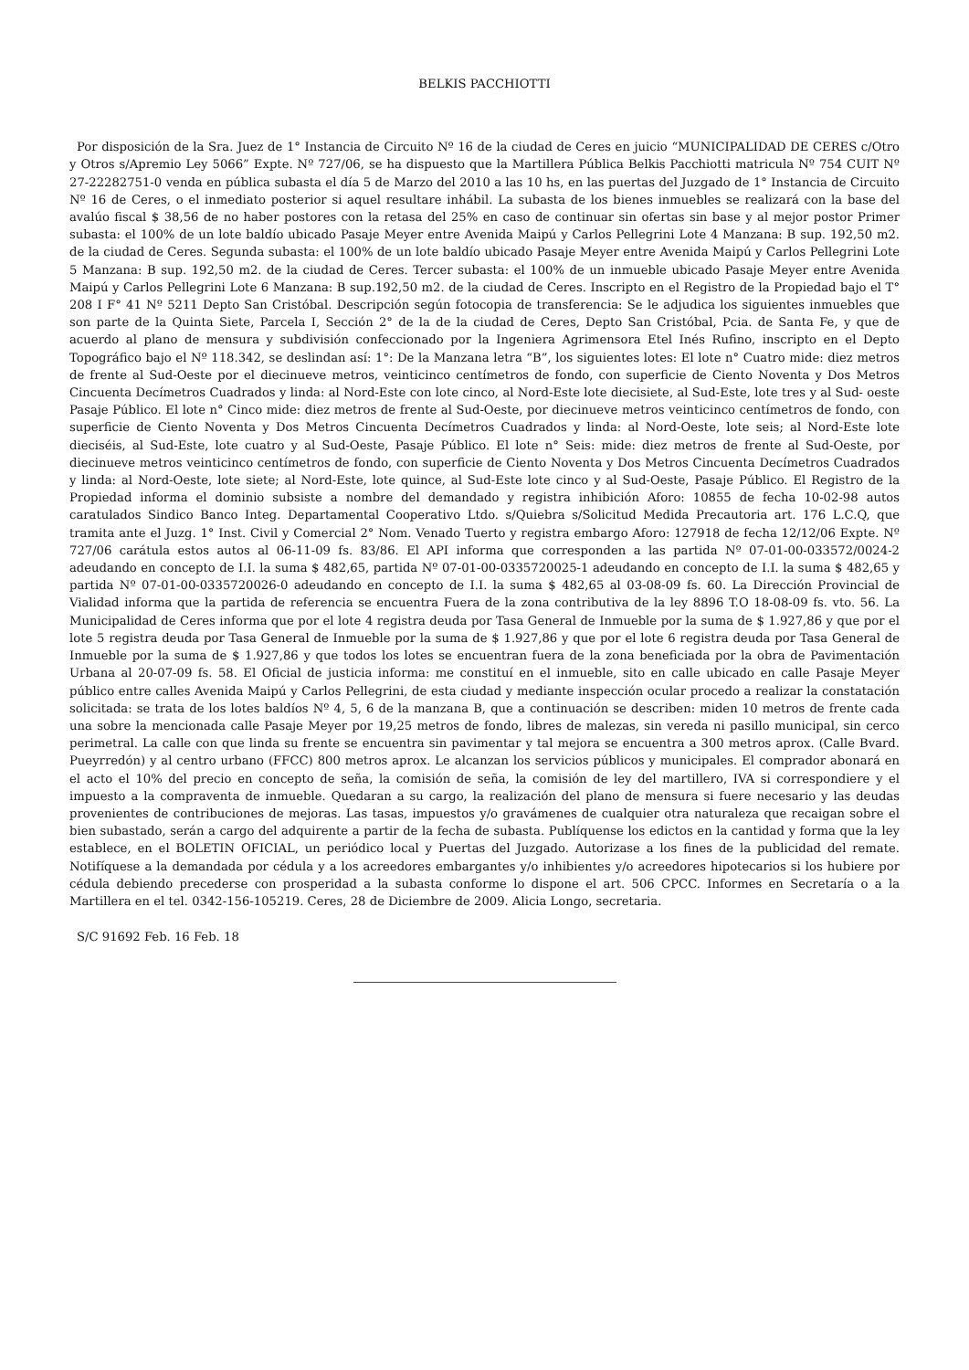BELKIS PACCHIOTTI
Por disposición de la Sra. Juez de 1° Instancia de Circuito Nº 16 de la ciudad de Ceres en juicio “MUNICIPALIDAD DE CERES c/Otro y Otros s/Apremio Ley 5066” Expte. Nº 727/06, se ha dispuesto que la Martillera Pública Belkis Pacchiotti matricula Nº 754 CUIT Nº 27-22282751-0 venda en pública subasta el día 5 de Marzo del 2010 a las 10 hs, en las puertas del Juzgado de 1° Instancia de Circuito Nº 16 de Ceres, o el inmediato posterior si aquel resultare inhábil. La subasta de los bienes inmuebles se realizará con la base del avalúo fiscal $ 38,56 de no haber postores con la retasa del 25% en caso de continuar sin ofertas sin base y al mejor postor Primer subasta: el 100% de un lote baldío ubicado Pasaje Meyer entre Avenida Maipú y Carlos Pellegrini Lote 4 Manzana: B sup. 192,50 m2. de la ciudad de Ceres. Segunda subasta: el 100% de un lote baldío ubicado Pasaje Meyer entre Avenida Maipú y Carlos Pellegrini Lote 5 Manzana: B sup. 192,50 m2. de la ciudad de Ceres. Tercer subasta: el 100% de un inmueble ubicado Pasaje Meyer entre Avenida Maipú y Carlos Pellegrini Lote 6 Manzana: B sup.192,50 m2. de la ciudad de Ceres. Inscripto en el Registro de la Propiedad bajo el T° 208 I F° 41 Nº 5211 Depto San Cristóbal. Descripción según fotocopia de transferencia: Se le adjudica los siguientes inmuebles que son parte de la Quinta Siete, Parcela I, Sección 2° de la de la ciudad de Ceres, Depto San Cristóbal, Pcia. de Santa Fe, y que de acuerdo al plano de mensura y subdivisión confeccionado por la Ingeniera Agrimensora Etel Inés Rufino, inscripto en el Depto Topográfico bajo el Nº 118.342, se deslindan así: 1°: De la Manzana letra “B”, los siguientes lotes: El lote n° Cuatro mide: diez metros de frente al Sud-Oeste por el diecinueve metros, veinticinco centímetros de fondo, con superficie de Ciento Noventa y Dos Metros Cincuenta Decímetros Cuadrados y linda: al Nord-Este con lote cinco, al Nord-Este lote diecisiete, al Sud-Este, lote tres y al Sud- oeste Pasaje Público. El lote n° Cinco mide: diez metros de frente al Sud-Oeste, por diecinueve metros veinticinco centímetros de fondo, con superficie de Ciento Noventa y Dos Metros Cincuenta Decímetros Cuadrados y linda: al Nord-Oeste, lote seis; al Nord-Este lote dieciséis, al Sud-Este, lote cuatro y al Sud-Oeste, Pasaje Público. El lote n° Seis: mide: diez metros de frente al Sud-Oeste, por diecinueve metros veinticinco centímetros de fondo, con superficie de Ciento Noventa y Dos Metros Cincuenta Decímetros Cuadrados y linda: al Nord-Oeste, lote siete; al Nord-Este, lote quince, al Sud-Este lote cinco y al Sud-Oeste, Pasaje Público. El Registro de la Propiedad informa el dominio subsiste a nombre del demandado y registra inhibición Aforo: 10855 de fecha 10-02-98 autos caratulados Sindico Banco Integ. Departamental Cooperativo Ltdo. s/Quiebra s/Solicitud Medida Precautoria art. 176 L.C.Q, que tramita ante el Juzg. 1° Inst. Civil y Comercial 2° Nom. Venado Tuerto y registra embargo Aforo: 127918 de fecha 12/12/06 Expte. Nº 727/06 carátula estos autos al 06-11-09 fs. 83/86. El API informa que corresponden a las partida Nº 07-01-00-033572/0024-2 adeudando en concepto de I.I. la suma $ 482,65, partida Nº 07-01-00-0335720025-1 adeudando en concepto de I.I. la suma $ 482,65 y partida Nº 07-01-00-0335720026-0 adeudando en concepto de I.I. la suma $ 482,65 al 03-08-09 fs. 60. La Dirección Provincial de Vialidad informa que la partida de referencia se encuentra Fuera de la zona contributiva de la ley 8896 T.O 18-08-09 fs. vto. 56. La Municipalidad de Ceres informa que por el lote 4 registra deuda por Tasa General de Inmueble por la suma de $ 1.927,86 y que por el lote 5 registra deuda por Tasa General de Inmueble por la suma de $ 1.927,86 y que por el lote 6 registra deuda por Tasa General de Inmueble por la suma de $ 1.927,86 y que todos los lotes se encuentran fuera de la zona beneficiada por la obra de Pavimentación Urbana al 20-07-09 fs. 58. El Oficial de justicia informa: me constituí en el inmueble, sito en calle ubicado en calle Pasaje Meyer público entre calles Avenida Maipú y Carlos Pellegrini, de esta ciudad y mediante inspección ocular procedo a realizar la constatación solicitada: se trata de los lotes baldíos Nº 4, 5, 6 de la manzana B, que a continuación se describen: miden 10 metros de frente cada una sobre la mencionada calle Pasaje Meyer por 19,25 metros de fondo, libres de malezas, sin vereda ni pasillo municipal, sin cerco perimetral. La calle con que linda su frente se encuentra sin pavimentar y tal mejora se encuentra a 300 metros aprox. (Calle Bvard. Pueyrredón) y al centro urbano (FFCC) 800 metros aprox. Le alcanzan los servicios públicos y municipales. El comprador abonará en el acto el 10% del precio en concepto de seña, la comisión de seña, la comisión de ley del martillero, IVA si correspondiere y el impuesto a la compraventa de inmueble. Quedaran a su cargo, la realización del plano de mensura si fuere necesario y las deudas provenientes de contribuciones de mejoras. Las tasas, impuestos y/o gravámenes de cualquier otra naturaleza que recaigan sobre el bien subastado, serán a cargo del adquirente a partir de la fecha de subasta. Publíquense los edictos en la cantidad y forma que la ley establece, en el BOLETIN OFICIAL, un periódico local y Puertas del Juzgado. Autorizase a los fines de la publicidad del remate. Notifíquese a la demandada por cédula y a los acreedores embargantes y/o inhibientes y/o acreedores hipotecarios si los hubiere por cédula debiendo precederse con prosperidad a la subasta conforme lo dispone el art. 506 CPCC. Informes en Secretaría o a la Martillera en el tel. 0342-156-105219. Ceres, 28 de Diciembre de 2009. Alicia Longo, secretaria.
S/C 91692 Feb. 16 Feb. 18